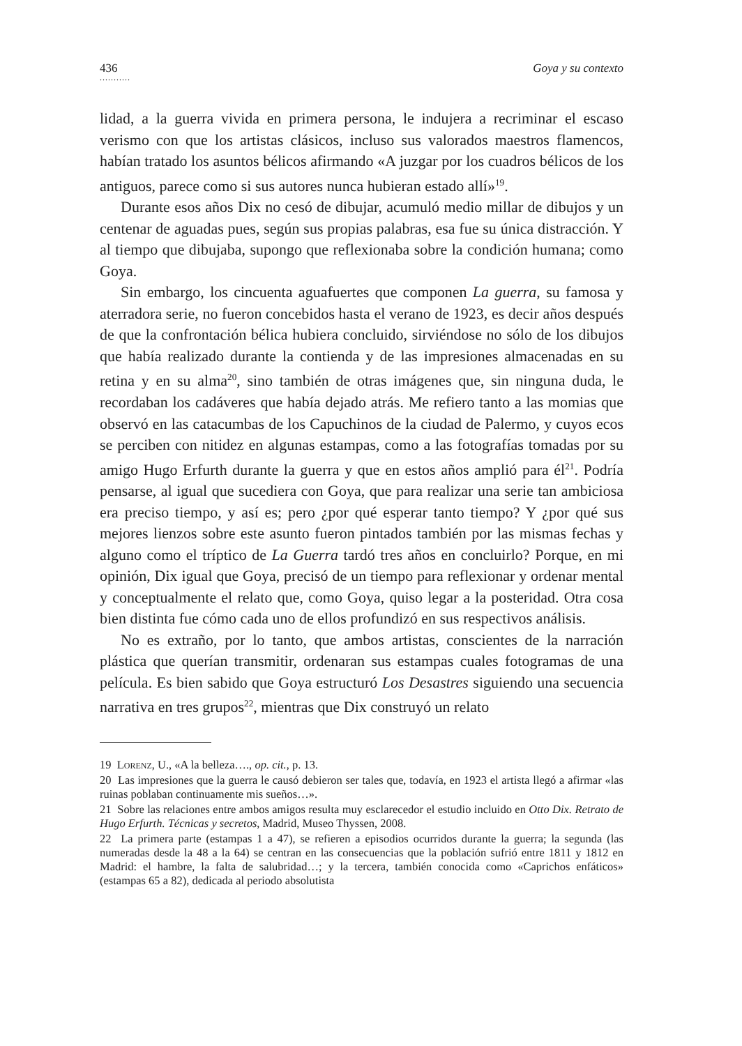436 Goya y su contexto
...........
lidad, a la guerra vivida en primera persona, le indujera a recriminar el escaso verismo con que los artistas clásicos, incluso sus valorados maestros flamencos, habían tratado los asuntos bélicos afirmando «A juzgar por los cuadros bélicos de los antiguos, parece como si sus autores nunca hubieran estado allí»<sup>19</sup>.
Durante esos años Dix no cesó de dibujar, acumuló medio millar de dibujos y un centenar de aguadas pues, según sus propias palabras, esa fue su única distracción. Y al tiempo que dibujaba, supongo que reflexionaba sobre la condición humana; como Goya.
Sin embargo, los cincuenta aguafuertes que componen La guerra, su famosa y aterradora serie, no fueron concebidos hasta el verano de 1923, es decir años después de que la confrontación bélica hubiera concluido, sirviéndose no sólo de los dibujos que había realizado durante la contienda y de las impresiones almacenadas en su retina y en su alma<sup>20</sup>, sino también de otras imágenes que, sin ninguna duda, le recordaban los cadáveres que había dejado atrás. Me refiero tanto a las momias que observó en las catacumbas de los Capuchinos de la ciudad de Palermo, y cuyos ecos se perciben con nitidez en algunas estampas, como a las fotografías tomadas por su amigo Hugo Erfurth durante la guerra y que en estos años amplió para él<sup>21</sup>. Podría pensarse, al igual que sucediera con Goya, que para realizar una serie tan ambiciosa era preciso tiempo, y así es; pero ¿por qué esperar tanto tiempo? Y ¿por qué sus mejores lienzos sobre este asunto fueron pintados también por las mismas fechas y alguno como el tríptico de La Guerra tardó tres años en concluirlo? Porque, en mi opinión, Dix igual que Goya, precisó de un tiempo para reflexionar y ordenar mental y conceptualmente el relato que, como Goya, quiso legar a la posteridad. Otra cosa bien distinta fue cómo cada uno de ellos profundizó en sus respectivos análisis.
No es extraño, por lo tanto, que ambos artistas, conscientes de la narración plástica que querían transmitir, ordenaran sus estampas cuales fotogramas de una película. Es bien sabido que Goya estructuró Los Desastres siguiendo una secuencia narrativa en tres grupos<sup>22</sup>, mientras que Dix construyó un relato
19 Lorenz, U., «A la belleza…., op. cit., p. 13.
20 Las impresiones que la guerra le causó debieron ser tales que, todavía, en 1923 el artista llegó a afirmar «las ruinas poblaban continuamente mis sueños…».
21 Sobre las relaciones entre ambos amigos resulta muy esclarecedor el estudio incluido en Otto Dix. Retrato de Hugo Erfurth. Técnicas y secretos, Madrid, Museo Thyssen, 2008.
22 La primera parte (estampas 1 a 47), se refieren a episodios ocurridos durante la guerra; la segunda (las numeradas desde la 48 a la 64) se centran en las consecuencias que la población sufrió entre 1811 y 1812 en Madrid: el hambre, la falta de salubridad…; y la tercera, también conocida como «Caprichos enfáticos» (estampas 65 a 82), dedicada al periodo absolutista